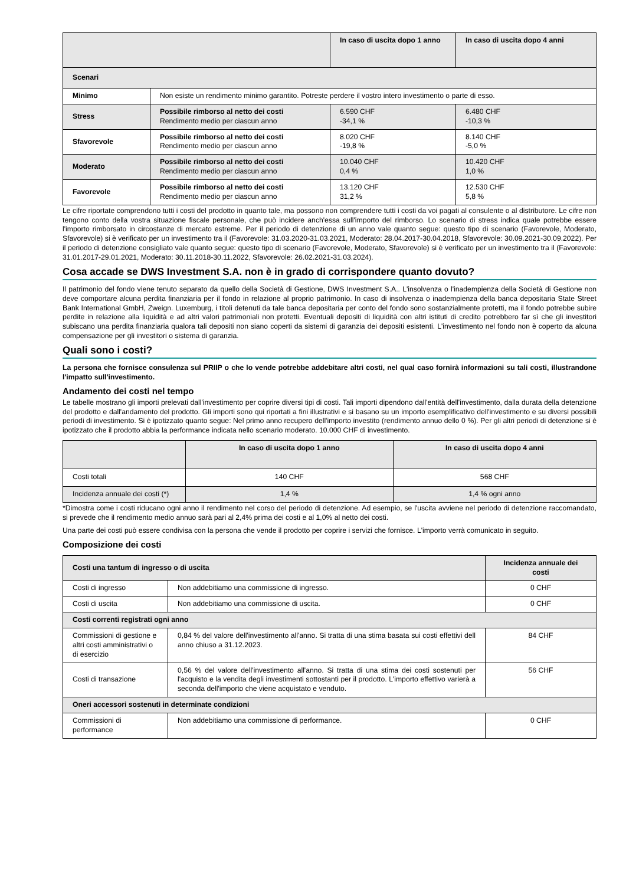| | | In caso di uscita dopo 1 anno | In caso di uscita dopo 4 anni |
| --- | --- | --- | --- |
| Scenari | | | |
| Minimo | Non esiste un rendimento minimo garantito. Potreste perdere il vostro intero investimento o parte di esso. | | |
| Stress | Possibile rimborso al netto dei costi Rendimento medio per ciascun anno | 6.590 CHF -34,1 % | 6.480 CHF -10,3 % |
| Sfavorevole | Possibile rimborso al netto dei costi Rendimento medio per ciascun anno | 8.020 CHF -19,8 % | 8.140 CHF -5,0 % |
| Moderato | Possibile rimborso al netto dei costi Rendimento medio per ciascun anno | 10.040 CHF 0,4 % | 10.420 CHF 1,0 % |
| Favorevole | Possibile rimborso al netto dei costi Rendimento medio per ciascun anno | 13.120 CHF 31,2 % | 12.530 CHF 5,8 % |
Le cifre riportate comprendono tutti i costi del prodotto in quanto tale, ma possono non comprendere tutti i costi da voi pagati al consulente o al distributore. Le cifre non tengono conto della vostra situazione fiscale personale, che può incidere anch'essa sull'importo del rimborso. Lo scenario di stress indica quale potrebbe essere l'importo rimborsato in circostanze di mercato estreme. Per il periodo di detenzione di un anno vale quanto segue: questo tipo di scenario (Favorevole, Moderato, Sfavorevole) si è verificato per un investimento tra il (Favorevole: 31.03.2020-31.03.2021, Moderato: 28.04.2017-30.04.2018, Sfavorevole: 30.09.2021-30.09.2022). Per il periodo di detenzione consigliato vale quanto segue: questo tipo di scenario (Favorevole, Moderato, Sfavorevole) si è verificato per un investimento tra il (Favorevole: 31.01.2017-29.01.2021, Moderato: 30.11.2018-30.11.2022, Sfavorevole: 26.02.2021-31.03.2024).
Cosa accade se DWS Investment S.A. non è in grado di corrispondere quanto dovuto?
Il patrimonio del fondo viene tenuto separato da quello della Società di Gestione, DWS Investment S.A.. L'insolvenza o l'inadempienza della Società di Gestione non deve comportare alcuna perdita finanziaria per il fondo in relazione al proprio patrimonio. In caso di insolvenza o inadempienza della banca depositaria State Street Bank International GmbH, Zweign. Luxemburg, i titoli detenuti da tale banca depositaria per conto del fondo sono sostanzialmente protetti, ma il fondo potrebbe subire perdite in relazione alla liquidità e ad altri valori patrimoniali non protetti. Eventuali depositi di liquidità con altri istituti di credito potrebbero far sì che gli investitori subiscano una perdita finanziaria qualora tali depositi non siano coperti da sistemi di garanzia dei depositi esistenti. L'investimento nel fondo non è coperto da alcuna compensazione per gli investitori o sistema di garanzia.
Quali sono i costi?
La persona che fornisce consulenza sul PRIIP o che lo vende potrebbe addebitare altri costi, nel qual caso fornirà informazioni su tali costi, illustrandone l'impatto sull'investimento.
Andamento dei costi nel tempo
Le tabelle mostrano gli importi prelevati dall'investimento per coprire diversi tipi di costi. Tali importi dipendono dall'entità dell'investimento, dalla durata della detenzione del prodotto e dall'andamento del prodotto. Gli importi sono qui riportati a fini illustrativi e si basano su un importo esemplificativo dell'investimento e su diversi possibili periodi di investimento. Si è ipotizzato quanto segue: Nel primo anno recupero dell'importo investito (rendimento annuo dello 0 %). Per gli altri periodi di detenzione si è ipotizzato che il prodotto abbia la performance indicata nello scenario moderato. 10.000 CHF di investimento.
| | In caso di uscita dopo 1 anno | In caso di uscita dopo 4 anni |
| --- | --- | --- |
| Costi totali | 140 CHF | 568 CHF |
| Incidenza annuale dei costi (*) | 1,4 % | 1,4 % ogni anno |
*Dimostra come i costi riducano ogni anno il rendimento nel corso del periodo di detenzione. Ad esempio, se l'uscita avviene nel periodo di detenzione raccomandato, si prevede che il rendimento medio annuo sarà pari al 2,4% prima dei costi e al 1,0% al netto dei costi.
Una parte dei costi può essere condivisa con la persona che vende il prodotto per coprire i servizi che fornisce. L'importo verrà comunicato in seguito.
Composizione dei costi
| Costi una tantum di ingresso o di uscita | | Incidenza annuale dei costi |
| Costi di ingresso | Non addebitiamo una commissione di ingresso. | 0 CHF |
| Costi di uscita | Non addebitiamo una commissione di uscita. | 0 CHF |
| Costi correnti registrati ogni anno | | |
| Commissioni di gestione e altri costi amministrativi o di esercizio | 0,84 % del valore dell'investimento all'anno. Si tratta di una stima basata sui costi effettivi dell anno chiuso a 31.12.2023. | 84 CHF |
| Costi di transazione | 0,56 % del valore dell'investimento all'anno. Si tratta di una stima dei costi sostenuti per l'acquisto e la vendita degli investimenti sottostanti per il prodotto. L'importo effettivo varierà a seconda dell'importo che viene acquistato e venduto. | 56 CHF |
| Oneri accessori sostenuti in determinate condizioni | | |
| Commissioni di performance | Non addebitiamo una commissione di performance. | 0 CHF |